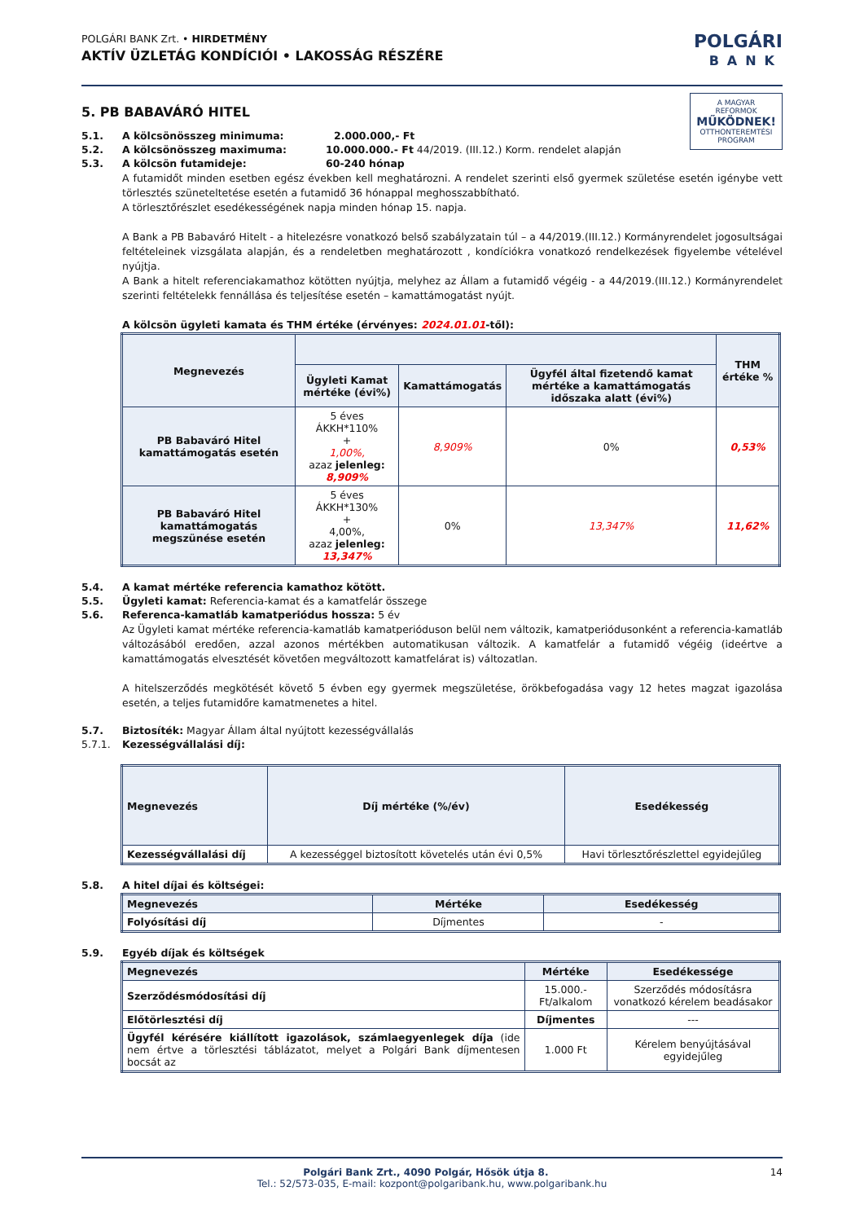POLGÁRI BANK Zrt. • HIRDETMÉNY
AKTÍV ÜZLETÁG KONDÍCIÓI • LAKOSSÁG RÉSZÉRE
POLGÁRI
BANK
5. PB BABAVÁRÓ HITEL
A MAGYAR REFORMOK
MŰKÖDNEK!
OTTHONTEREMTÉSI PROGRAM
5.1. A kölcsönösszeg minimuma: 2.000.000,- Ft
5.2. A kölcsönösszeg maximuma: 10.000.000.- Ft 44/2019. (III.12.) Korm. rendelet alapján
5.3. A kölcsön futamideje: 60-240 hónap
A futamidőt minden esetben egész években kell meghatározni. A rendelet szerinti első gyermek születése esetén igénybe vett törlesztés szüneteltetése esetén a futamidő 36 hónappal meghosszabbítható.
A törlesztőrészlet esedékességének napja minden hónap 15. napja.
A Bank a PB Babaváró Hitelt - a hitelezésre vonatkozó belső szabályzatain túl – a 44/2019.(III.12.) Kormányrendelet jogosultságai feltételeinek vizsgálata alapján, és a rendeletben meghatározott , kondíciókra vonatkozó rendelkezések figyelembe vételével nyújtja.
A Bank a hitelt referenciakamathoz kötötten nyújtja, melyhez az Állam a futamidő végéig - a 44/2019.(III.12.) Kormányrendelet szerinti feltételekk fennállása és teljesítése esetén – kamattámogatást nyújt.
A kölcsön ügyleti kamata és THM értéke (érvényes: 2024.01.01-től):
| Megnevezés | | | | THM értéke % |
| --- | --- | --- | --- | --- |
| | Ügyleti Kamat mértéke (évi%) | Kamattámogatás | Ügyfél által fizetendő kamat mértéke a kamattámogatás időszaka alatt (évi%) | |
| PB Babaváró Hitel kamattámogatás esetén | 5 éves ÁKKH*110% + 1,00%, azaz jelenleg: 8,909% | 8,909% | 0% | 0,53% |
| PB Babaváró Hitel kamattámogatás megszünése esetén | 5 éves ÁKKH*130% + 4,00%, azaz jelenleg: 13,347% | 0% | 13,347% | 11,62% |
5.4. A kamat mértéke referencia kamathoz kötött.
5.5. Ügyleti kamat: Referencia-kamat és a kamatfelár összege
5.6. Referenca-kamatláb kamatperiódus hossza: 5 év
Az Ügyleti kamat mértéke referencia-kamatláb kamatperióduson belül nem változik, kamatperiódusonként a referencia-kamatláb változásából eredően, azzal azonos mértékben automatikusan változik. A kamatfelár a futamidő végéig (ideértve a kamattámogatás elvesztését követően megváltozott kamatfelárat is) változatlan.
A hitelszerződés megkötését követő 5 évben egy gyermek megszületése, örökbefogadása vagy 12 hetes magzat igazolása esetén, a teljes futamidőre kamatmenetes a hitel.
5.7. Biztosíték: Magyar Állam által nyújtott kezességvállalás
5.7.1. Kezességvállalási díj:
| Megnevezés | Díj mértéke (%/év) | Esedékesség |
| --- | --- | --- |
| Kezességvállalási díj | A kezességgel biztosított követelés után évi 0,5% | Havi törlesztőrészlettel egyidejűleg |
5.8. A hitel díjai és költségei:
| Megnevezés | Mértéke | Esedékesség |
| --- | --- | --- |
| Folyósítási díj | Díjmentes | - |
5.9. Egyéb díjak és költségek
| Megnevezés | Mértéke | Esedékessége |
| --- | --- | --- |
| Szerződésmódosítási díj | 15.000.-Ft/alkalom | Szerződés módosításra vonatkozó kérelem beadásakor |
| Előtörlesztési díj | Díjmentes | --- |
| Ügyfél kérésére kiállított igazolások, számlaegyenlegek díja (ide nem értve a törlesztési táblázatot, melyet a Polgári Bank díjmentesen bocsát az | 1.000 Ft | Kérelem benyújtásával egyidejűleg |
Polgári Bank Zrt., 4090 Polgár, Hősök útja 8. 14
Tel.: 52/573-035, E-mail: kozpont@polgaribank.hu, www.polgaribank.hu